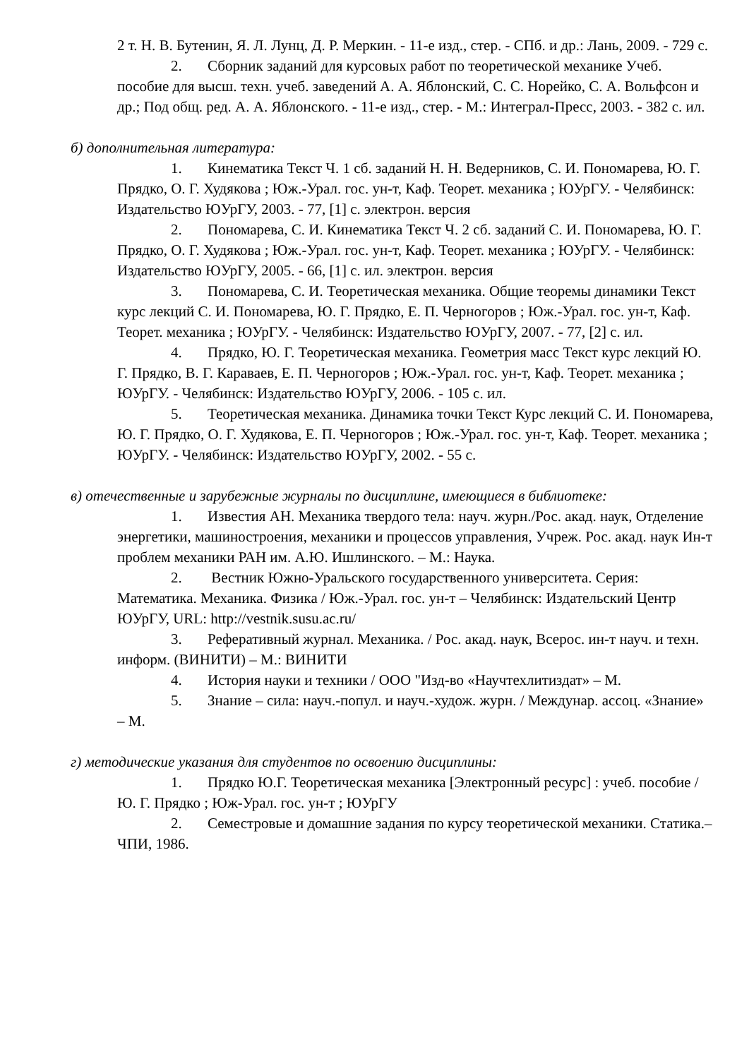2 т. Н. В. Бутенин, Я. Л. Лунц, Д. Р. Меркин. - 11-е изд., стер. - СПб. и др.: Лань, 2009. - 729 с.
2. Сборник заданий для курсовых работ по теоретической механике Учеб. пособие для высш. техн. учеб. заведений А. А. Яблонский, С. С. Норейко, С. А. Вольфсон и др.; Под общ. ред. А. А. Яблонского. - 11-е изд., стер. - М.: Интеграл-Пресс, 2003. - 382 с. ил.
б) дополнительная литература:
1. Кинематика Текст Ч. 1 сб. заданий Н. Н. Ведерников, С. И. Пономарева, Ю. Г. Прядко, О. Г. Худякова ; Юж.-Урал. гос. ун-т, Каф. Теорет. механика ; ЮУрГУ. - Челябинск: Издательство ЮУрГУ, 2003. - 77, [1] с. электрон. версия
2. Пономарева, С. И. Кинематика Текст Ч. 2 сб. заданий С. И. Пономарева, Ю. Г. Прядко, О. Г. Худякова ; Юж.-Урал. гос. ун-т, Каф. Теорет. механика ; ЮУрГУ. - Челябинск: Издательство ЮУрГУ, 2005. - 66, [1] с. ил. электрон. версия
3. Пономарева, С. И. Теоретическая механика. Общие теоремы динамики Текст курс лекций С. И. Пономарева, Ю. Г. Прядко, Е. П. Черногоров ; Юж.-Урал. гос. ун-т, Каф. Теорет. механика ; ЮУрГУ. - Челябинск: Издательство ЮУрГУ, 2007. - 77, [2] с. ил.
4. Прядко, Ю. Г. Теоретическая механика. Геометрия масс Текст курс лекций Ю. Г. Прядко, В. Г. Караваев, Е. П. Черногоров ; Юж.-Урал. гос. ун-т, Каф. Теорет. механика ; ЮУрГУ. - Челябинск: Издательство ЮУрГУ, 2006. - 105 с. ил.
5. Теоретическая механика. Динамика точки Текст Курс лекций С. И. Пономарева, Ю. Г. Прядко, О. Г. Худякова, Е. П. Черногоров ; Юж.-Урал. гос. ун-т, Каф. Теорет. механика ; ЮУрГУ. - Челябинск: Издательство ЮУрГУ, 2002. - 55 с.
в) отечественные и зарубежные журналы по дисциплине, имеющиеся в библиотеке:
1. Известия АН. Механика твердого тела: науч. журн./Рос. акад. наук, Отделение энергетики, машиностроения, механики и процессов управления, Учреж. Рос. акад. наук Ин-т проблем механики РАН им. А.Ю. Ишлинского. – М.: Наука.
2. Вестник Южно-Уральского государственного университета. Серия: Математика. Механика. Физика / Юж.-Урал. гос. ун-т – Челябинск: Издательский Центр ЮУрГУ, URL: http://vestnik.susu.ac.ru/
3. Реферативный журнал. Механика. / Рос. акад. наук, Всерос. ин-т науч. и техн. информ. (ВИНИТИ) – М.: ВИНИТИ
4. История науки и техники / ООО "Изд-во «Научтехлитиздат» – М.
5. Знание – сила: науч.-попул. и науч.-худож. журн. / Междунар. ассоц. «Знание» – М.
г) методические указания для студентов по освоению дисциплины:
1. Прядко Ю.Г. Теоретическая механика [Электронный ресурс] : учеб. пособие / Ю. Г. Прядко ; Юж-Урал. гос. ун-т ; ЮУрГУ
2. Семестровые и домашние задания по курсу теоретической механики. Статика.– ЧПИ, 1986.